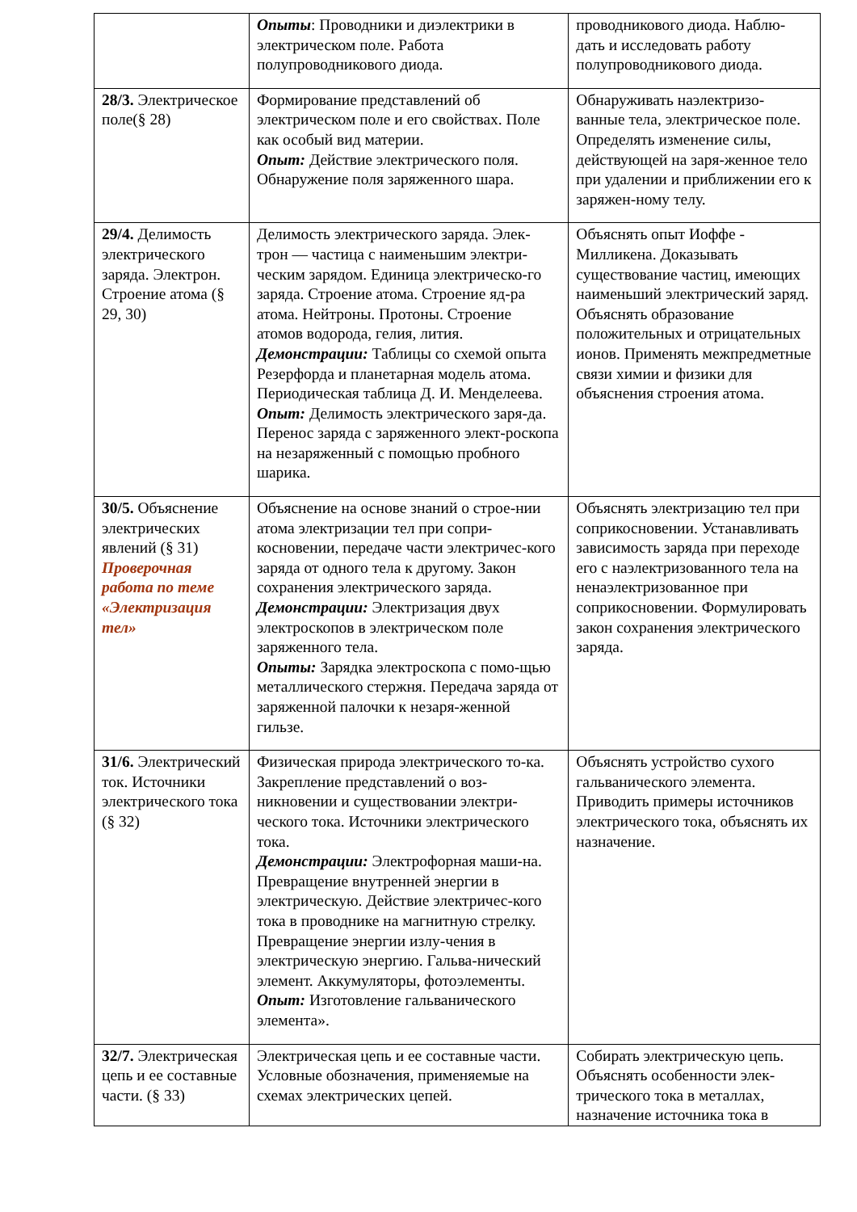| | Опыты : Проводники и диэлектрики в электрическом поле. Работа полупроводникового диода. | проводникового диода. Наблю-дать и исследовать работу полупроводникового диода. |
| 28/3. Электрическое поле(§ 28) | Формирование представлений об электрическом поле и его свойствах. Поле как особый вид материи. Опыт: Действие электрического поля. Обнаружение поля заряженного шара. | Обнаруживать наэлектризо-ванные тела, электрическое поле. Определять изменение силы, действующей на заря-женное тело при удалении и приближении его к заряжен-ному телу. |
| 29/4. Делимость электрического заряда. Электрон. Строение атома (§ 29, 30) | Делимость электрического заряда. Элек-трон — частица с наименьшим электри-ческим зарядом. Единица электрическо-го заряда. Строение атома. Строение яд-ра атома. Нейтроны. Протоны. Строение атомов водорода, гелия, лития. Демонстрации: Таблицы со схемой опыта Резерфорда и планетарная модель атома. Периодическая таблица Д. И. Менделеева. Опыт: Делимость электрического заря-да. Перенос заряда с заряженного элект-роскопа на незаряженный с помощью пробного шарика. | Объяснять опыт Иоффе - Милликена. Доказывать существование частиц, имеющих наименьший электрический заряд. Объяснять образование положительных и отрицательных ионов. Применять межпредметные связи химии и физики для объяснения строения атома. |
| 30/5. Объяснение электрических явлений (§ 31) Проверочная работа по теме «Электризация тел» | Объяснение на основе знаний о строе-нии атома электризации тел при сопри-косновении, передаче части электричес-кого заряда от одного тела к другому. Закон сохранения электрического заряда. Демонстрации: Электризация двух электроскопов в электрическом поле заряженного тела. Опыты: Зарядка электроскопа с помо-щью металлического стержня. Передача заряда от заряженной палочки к незаря-женной гильзе. | Объяснять электризацию тел при соприкосновении. Устанавливать зависимость заряда при переходе его с наэлектризованного тела на ненаэлектризованное при соприкосновении. Формулировать закон сохранения электрического заряда. |
| 31/6. Электрический ток. Источники электрического тока (§ 32) | Физическая природа электрического то-ка. Закрепление представлений о воз-никновении и существовании электри-ческого тока. Источники электрического тока. Демонстрации: Электрофорная маши-на. Превращение внутренней энергии в электрическую. Действие электричес-кого тока в проводнике на магнитную стрелку. Превращение энергии излу-чения в электрическую энергию. Гальва-нический элемент. Аккумуляторы, фотоэлементы. Опыт: Изготовление гальванического элемента». | Объяснять устройство сухого гальванического элемента. Приводить примеры источников электрического тока, объяснять их назначение. |
| 32/7. Электрическая цепь и ее составные части. (§ 33) | Электрическая цепь и ее составные части. Условные обозначения, применяемые на схемах электрических цепей. | Собирать электрическую цепь. Объяснять особенности элек-трического тока в металлах, назначение источника тока в |